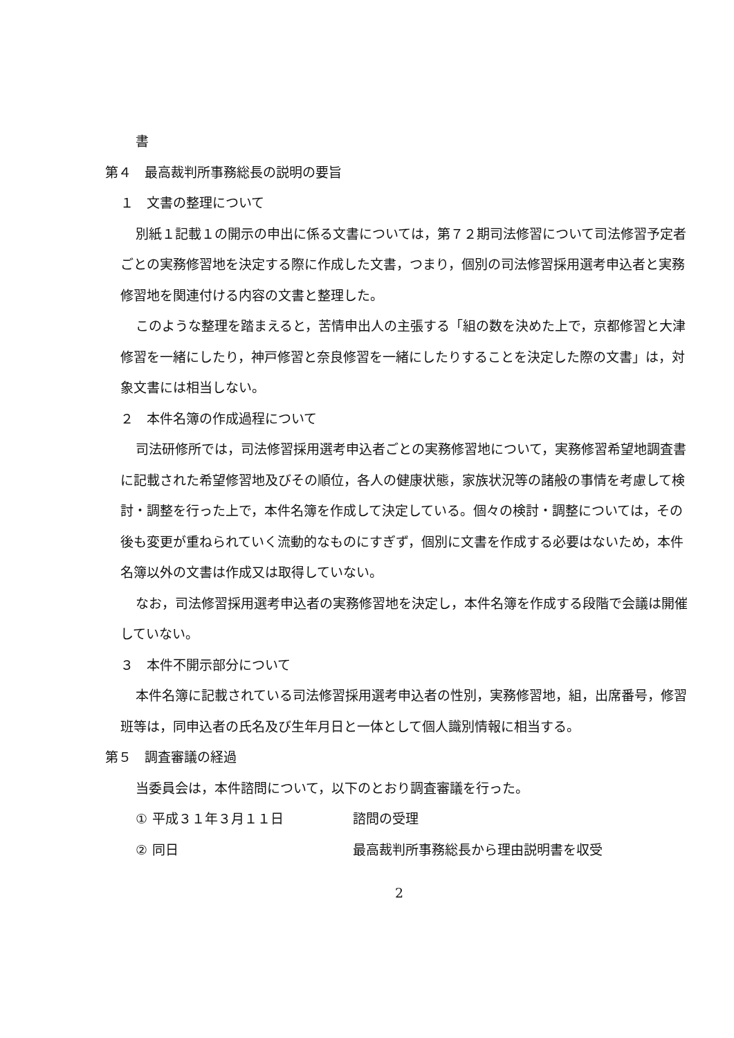書
第４　最高裁判所事務総長の説明の要旨
１　文書の整理について
別紙１記載１の開示の申出に係る文書については，第７２期司法修習について司法修習予定者ごとの実務修習地を決定する際に作成した文書，つまり，個別の司法修習採用選考申込者と実務修習地を関連付ける内容の文書と整理した。
このような整理を踏まえると，苦情申出人の主張する「組の数を決めた上で，京都修習と大津修習を一緒にしたり，神戸修習と奈良修習を一緒にしたりすることを決定した際の文書」は，対象文書には相当しない。
２　本件名簿の作成過程について
司法研修所では，司法修習採用選考申込者ごとの実務修習地について，実務修習希望地調査書に記載された希望修習地及びその順位，各人の健康状態，家族状況等の諸般の事情を考慮して検討・調整を行った上で，本件名簿を作成して決定している。個々の検討・調整については，その後も変更が重ねられていく流動的なものにすぎず，個別に文書を作成する必要はないため，本件名簿以外の文書は作成又は取得していない。
なお，司法修習採用選考申込者の実務修習地を決定し，本件名簿を作成する段階で会議は開催していない。
３　本件不開示部分について
本件名簿に記載されている司法修習採用選考申込者の性別，実務修習地，組，出席番号，修習班等は，同申込者の氏名及び生年月日と一体として個人識別情報に相当する。
第５　調査審議の経過
当委員会は，本件諮問について，以下のとおり調査審議を行った。
① 平成３１年３月１１日 諮問の受理
② 同日 最高裁判所事務総長から理由説明書を収受
2